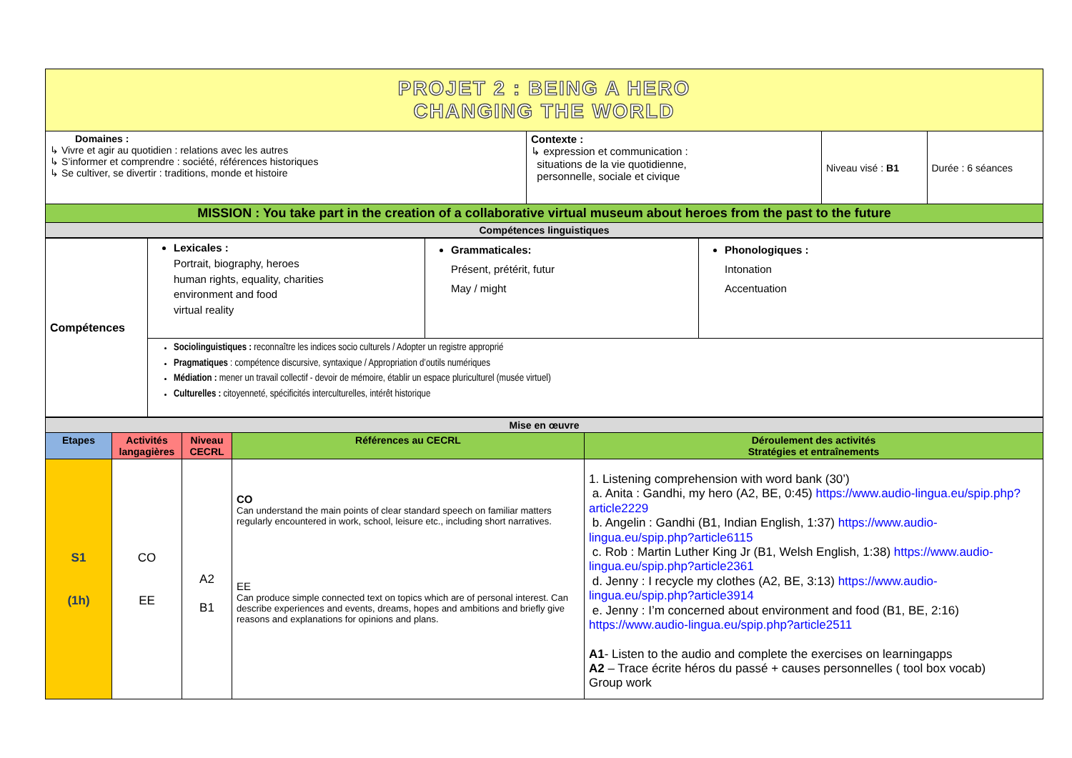| PROJET 2 : BEING A HERO CHANGING THE WORLD | | | |
| Domaines : ↳ Vivre et agir au quotidien : relations avec les autres ↳ S’informer et comprendre : société, références historiques ↳ Se cultiver, se divertir : traditions, monde et histoire | Contexte : ↳ expression et communication : situations de la vie quotidienne, personnelle, sociale et civique | Niveau visé : B1 | Durée : 6 séances |
| MISSION : You take part in the creation of a collaborative virtual museum about heroes from the past to the future | | | |
| Compétences linguistiques | | | |
| Compétences | Lexicales : Portrait, biography, heroes human rights, equality, charities environment and food virtual reality | Grammaticales: Présent, prétérit, futur May / might | Phonologiques : Intonation Accentuation |
| | Sociolinguistiques : reconnaître les indices socio culturels / Adopter un registre approprié Pragmatiques : compétence discursive, syntaxique / Appropriation d’outils numériques Médiation : mener un travail collectif - devoir de mémoire, établir un espace pluriculturel (musée virtuel) Culturelles : citoyenneté, spécificités interculturelles, intérêt historique | | |
| Mise en œuvre | | | | |
| Etapes | Activités langagières | Niveau CECRL | Références au CECRL | Déroulement des activités Stratégies et entraînements |
| S1 (1h) | CO EE | A2 B1 | CO Can understand the main points of clear standard speech on familiar matters regularly encountered in work, school, leisure etc., including short narratives. EE Can produce simple connected text on topics which are of personal interest. Can describe experiences and events, dreams, hopes and ambitions and briefly give reasons and explanations for opinions and plans. | 1. Listening comprehension with word bank (30’) a. Anita : Gandhi, my hero (A2, BE, 0:45) https://www.audio-lingua.eu/spip.php?article2229 b. Angelin : Gandhi (B1, Indian English, 1:37) https://www.audio-lingua.eu/spip.php?article6115 c. Rob : Martin Luther King Jr (B1, Welsh English, 1:38) https://www.audio-lingua.eu/spip.php?article2361 d. Jenny : I recycle my clothes (A2, BE, 3:13) https://www.audio-lingua.eu/spip.php?article3914 e. Jenny : I’m concerned about environment and food (B1, BE, 2:16) https://www.audio-lingua.eu/spip.php?article2511 A1 - Listen to the audio and complete the exercises on learningapps A2 – Trace écrite héros du passé + causes personnelles ( tool box vocab) Group work |